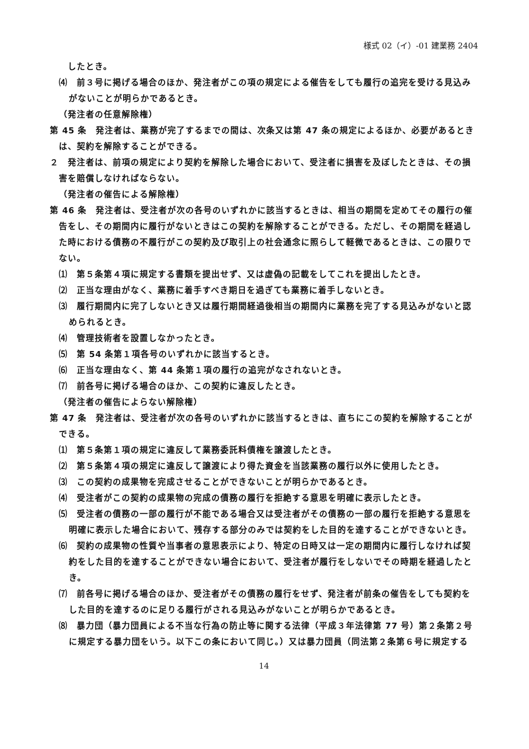様式 02（イ）-01 建業務 2404
したとき。
⑷　前３号に掲げる場合のほか、発注者がこの項の規定による催告をしても履行の追完を受ける見込みがないことが明らかであるとき。
（発注者の任意解除権）
第 45 条　発注者は、業務が完了するまでの間は、次条又は第 47 条の規定によるほか、必要があるときは、契約を解除することができる。
２　発注者は、前項の規定により契約を解除した場合において、受注者に損害を及ぼしたときは、その損害を賠償しなければならない。
（発注者の催告による解除権）
第 46 条　発注者は、受注者が次の各号のいずれかに該当するときは、相当の期間を定めてその履行の催告をし、その期間内に履行がないときはこの契約を解除することができる。ただし、その期間を経過した時における債務の不履行がこの契約及び取引上の社会通念に照らして軽微であるときは、この限りでない。
⑴　第５条第４項に規定する書類を提出せず、又は虚偽の記載をしてこれを提出したとき。
⑵　正当な理由がなく、業務に着手すべき期日を過ぎても業務に着手しないとき。
⑶　履行期間内に完了しないとき又は履行期間経過後相当の期間内に業務を完了する見込みがないと認められるとき。
⑷　管理技術者を設置しなかったとき。
⑸　第 54 条第１項各号のいずれかに該当するとき。
⑹　正当な理由なく、第 44 条第１項の履行の追完がなされないとき。
⑺　前各号に掲げる場合のほか、この契約に違反したとき。
（発注者の催告によらない解除権）
第 47 条　発注者は、受注者が次の各号のいずれかに該当するときは、直ちにこの契約を解除することができる。
⑴　第５条第１項の規定に違反して業務委託料債権を譲渡したとき。
⑵　第５条第４項の規定に違反して譲渡により得た資金を当該業務の履行以外に使用したとき。
⑶　この契約の成果物を完成させることができないことが明らかであるとき。
⑷　受注者がこの契約の成果物の完成の債務の履行を拒絶する意思を明確に表示したとき。
⑸　受注者の債務の一部の履行が不能である場合又は受注者がその債務の一部の履行を拒絶する意思を明確に表示した場合において、残存する部分のみでは契約をした目的を達することができないとき。
⑹　契約の成果物の性質や当事者の意思表示により、特定の日時又は一定の期間内に履行しなければ契約をした目的を達することができない場合において、受注者が履行をしないでその時期を経過したとき。
⑺　前各号に掲げる場合のほか、受注者がその債務の履行をせず、発注者が前条の催告をしても契約をした目的を達するのに足りる履行がされる見込みがないことが明らかであるとき。
⑻　暴力団（暴力団員による不当な行為の防止等に関する法律（平成３年法律第 77 号）第２条第２号に規定する暴力団をいう。以下この条において同じ。）又は暴力団員（同法第２条第６号に規定する
14